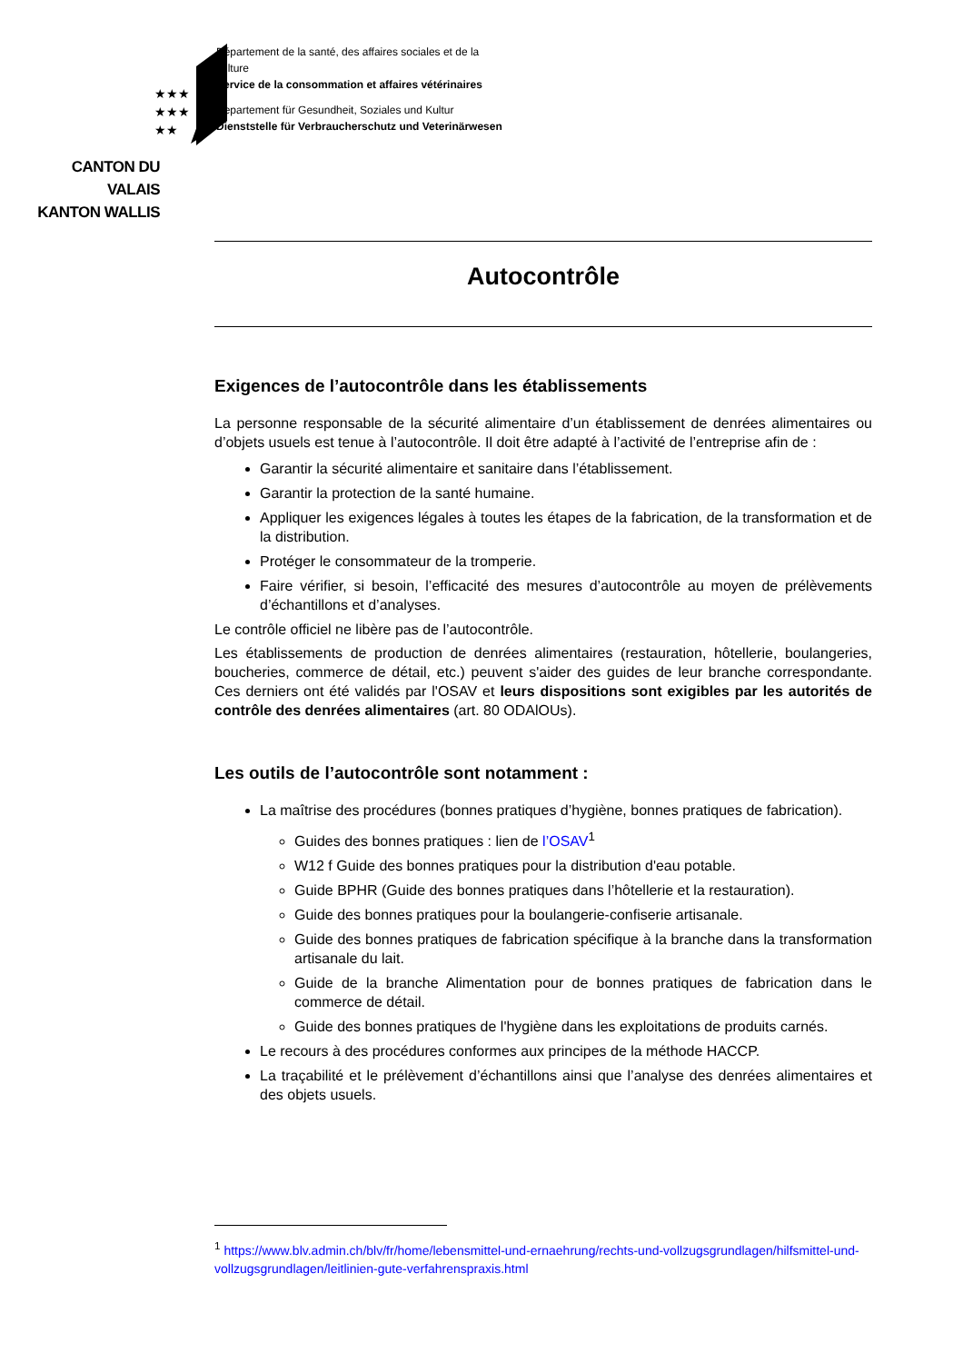★★★
★★★
★★
CANTON DU VALAIS
KANTON WALLIS
Département de la santé, des affaires sociales et de la culture
Service de la consommation et affaires vétérinaires
Departement für Gesundheit, Soziales und Kultur
Dienststelle für Verbraucherschutz und Veterinärwesen
Autocontrôle
Exigences de l’autocontrôle dans les établissements
La personne responsable de la sécurité alimentaire d’un établissement de denrées alimentaires ou d’objets usuels est tenue à l’autocontrôle. Il doit être adapté à l’activité de l’entreprise afin de :
Garantir la sécurité alimentaire et sanitaire dans l’établissement.
Garantir la protection de la santé humaine.
Appliquer les exigences légales à toutes les étapes de la fabrication, de la transformation et de la distribution.
Protéger le consommateur de la tromperie.
Faire vérifier, si besoin, l’efficacité des mesures d’autocontrôle au moyen de prélèvements d’échantillons et d’analyses.
Le contrôle officiel ne libère pas de l’autocontrôle.
Les établissements de production de denrées alimentaires (restauration, hôtellerie, boulangeries, boucheries, commerce de détail, etc.) peuvent s'aider des guides de leur branche correspondante. Ces derniers ont été validés par l'OSAV et leurs dispositions sont exigibles par les autorités de contrôle des denrées alimentaires (art. 80 ODAlOUs).
Les outils de l’autocontrôle sont notamment :
La maîtrise des procédures (bonnes pratiques d’hygiène, bonnes pratiques de fabrication).
Guides des bonnes pratiques : lien de l’OSAV<sup>1</sup>
W12 f Guide des bonnes pratiques pour la distribution d'eau potable.
Guide BPHR (Guide des bonnes pratiques dans l’hôtellerie et la restauration).
Guide des bonnes pratiques pour la boulangerie-confiserie artisanale.
Guide des bonnes pratiques de fabrication spécifique à la branche dans la transformation artisanale du lait.
Guide de la branche Alimentation pour de bonnes pratiques de fabrication dans le commerce de détail.
Guide des bonnes pratiques de l'hygiène dans les exploitations de produits carnés.
Le recours à des procédures conformes aux principes de la méthode HACCP.
La traçabilité et le prélèvement d’échantillons ainsi que l’analyse des denrées alimentaires et des objets usuels.
<sup>1</sup> https://www.blv.admin.ch/blv/fr/home/lebensmittel-und-ernaehrung/rechts-und-vollzugsgrundlagen/hilfsmittel-und-vollzugsgrundlagen/leitlinien-gute-verfahrenspraxis.html